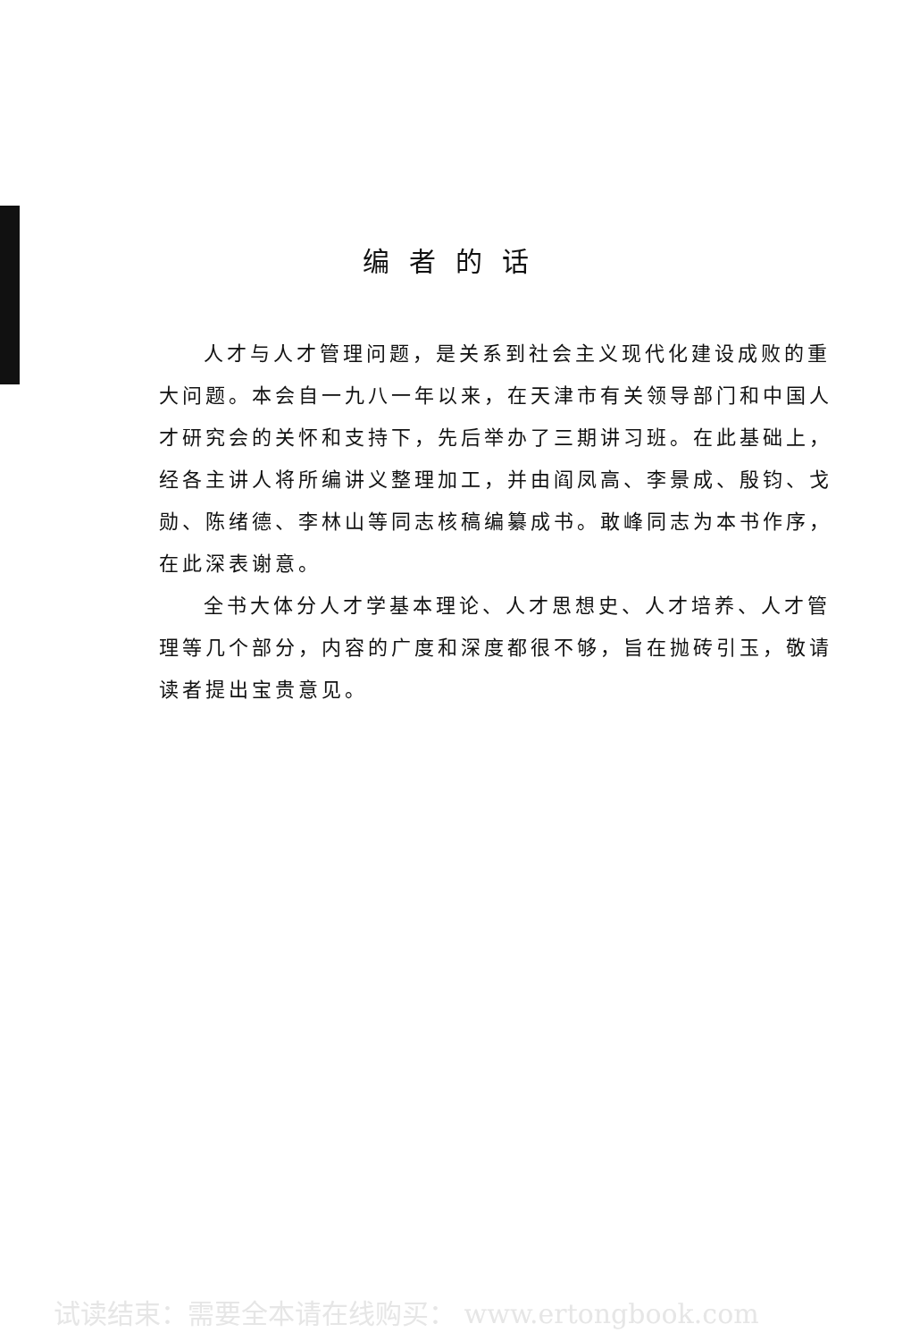编者的话
人才与人才管理问题，是关系到社会主义现代化建设成败的重大问题。本会自一九八一年以来，在天津市有关领导部门和中国人才研究会的关怀和支持下，先后举办了三期讲习班。在此基础上，经各主讲人将所编讲义整理加工，并由阎凤高、李景成、殷钧、戈勋、陈绪德、李林山等同志核稿编纂成书。敢峰同志为本书作序，在此深表谢意。
全书大体分人才学基本理论、人才思想史、人才培养、人才管理等几个部分，内容的广度和深度都很不够，旨在抛砖引玉，敬请读者提出宝贵意见。
试读结束：需要全本请在线购买： www.ertongbook.com